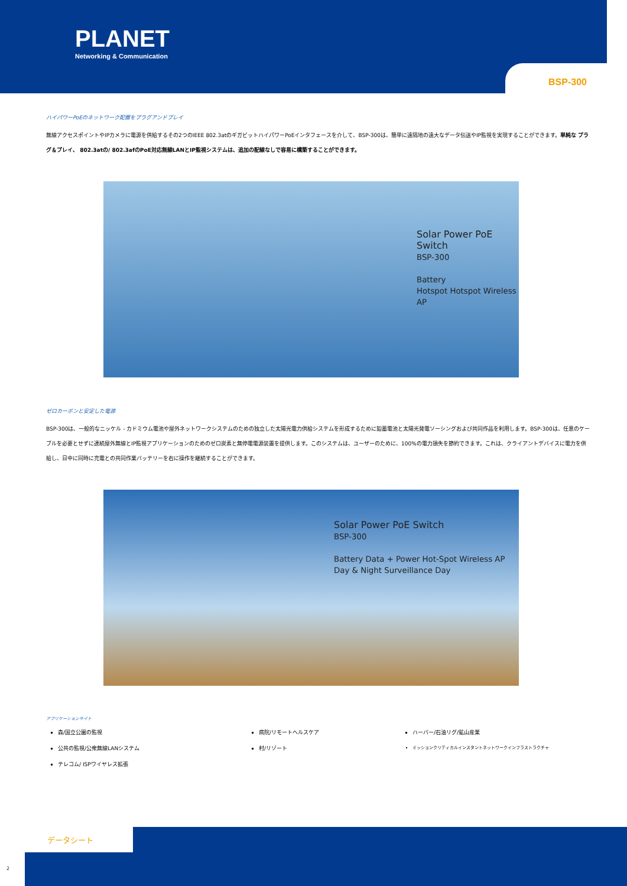PLANET
Networking & Communication
BSP-300
ハイパワーPoEのネットワーク配置をプラグアンドプレイ
無線アクセスポイントやIPカメラに電源を供給するその2つのIEEE 802.3atのギガビットハイパワーPoEインタフェースを介して、BSP-300は、簡単に遠隔地の遠大なデータ伝送やIP監視を実現することができます。単純な プラグ＆プレイ、 802.3atの/ 802.3afのPoE対応無線LANとIP監視システムは、追加の配線なしで容易に構築することができます。
Solar Power PoE Switch
BSP-300
Battery
Hotspot Hotspot Wireless AP
ゼロカーボンと安定した電源
BSP-300は、一般的なニッケル - カドミウム電池や屋外ネットワークシステムのための独立した太陽光電力供給システムを形成するために鉛蓄電池と太陽光発電ソーシングおよび共同作品を利用します。BSP-300は、任意のケーブルを必要とせずに連続屋外無線とIP監視アプリケーションのためのゼロ炭素と無停電電源装置を提供します。このシステムは、ユーザーのために、100%の電力損失を節約できます。これは、クライアントデバイスに電力を供給し、日中に同時に充電との共同作業バッテリーを右に操作を継続することができます。
Solar Power PoE Switch
BSP-300
Battery Data + Power Hot-Spot Wireless AP Day & Night Surveillance Day
アプリケーションサイト
森/国立公園の監視
公共の監視/公衆無線LANシステム
テレコム/ ISPワイヤレス拡張
病院/リモートヘルスケア
村/リゾート
ハーバー/石油リグ/鉱山産業
ミッションクリティカルインスタントネットワークインフラストラクチャ
データシート
2